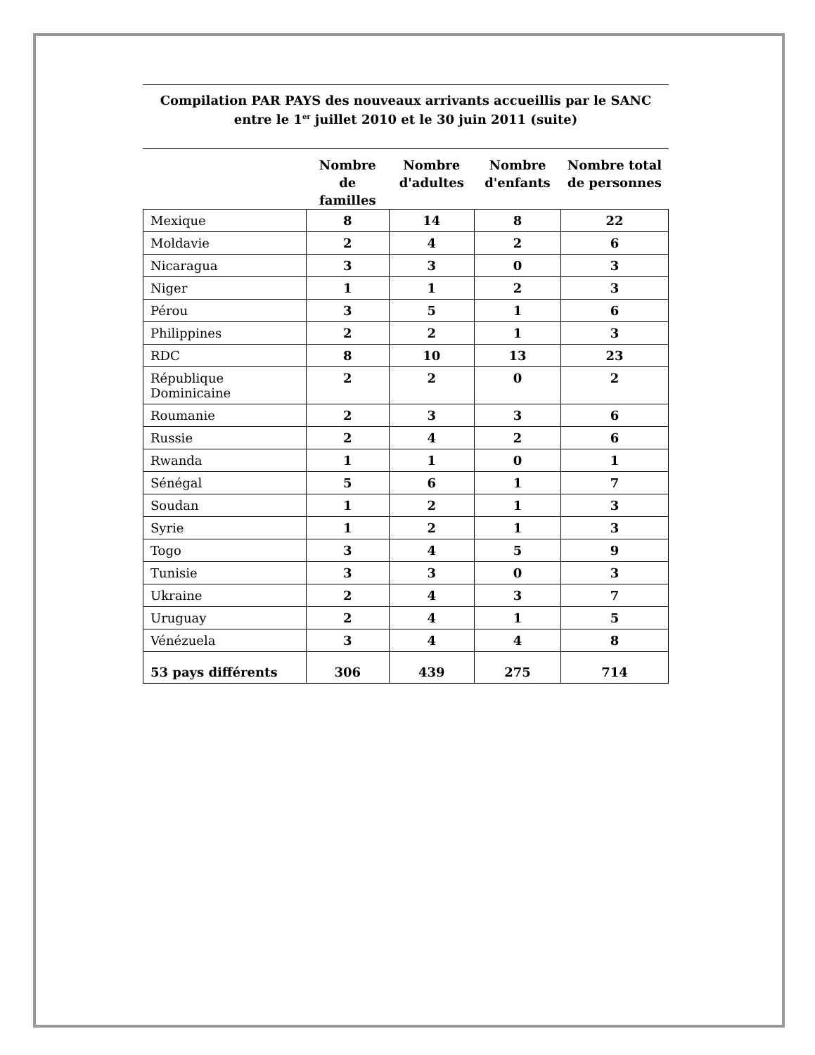Compilation PAR PAYS des nouveaux arrivants accueillis par le SANC entre le 1<sup>er</sup> juillet 2010 et le 30 juin 2011 (suite)
| | Nombre de familles | Nombre d'adultes | Nombre d'enfants | Nombre total de personnes |
| --- | --- | --- | --- | --- |
| Mexique | 8 | 14 | 8 | 22 |
| Moldavie | 2 | 4 | 2 | 6 |
| Nicaragua | 3 | 3 | 0 | 3 |
| Niger | 1 | 1 | 2 | 3 |
| Pérou | 3 | 5 | 1 | 6 |
| Philippines | 2 | 2 | 1 | 3 |
| RDC | 8 | 10 | 13 | 23 |
| République Dominicaine | 2 | 2 | 0 | 2 |
| Roumanie | 2 | 3 | 3 | 6 |
| Russie | 2 | 4 | 2 | 6 |
| Rwanda | 1 | 1 | 0 | 1 |
| Sénégal | 5 | 6 | 1 | 7 |
| Soudan | 1 | 2 | 1 | 3 |
| Syrie | 1 | 2 | 1 | 3 |
| Togo | 3 | 4 | 5 | 9 |
| Tunisie | 3 | 3 | 0 | 3 |
| Ukraine | 2 | 4 | 3 | 7 |
| Uruguay | 2 | 4 | 1 | 5 |
| Vénézuela | 3 | 4 | 4 | 8 |
| 53 pays différents | 306 | 439 | 275 | 714 |